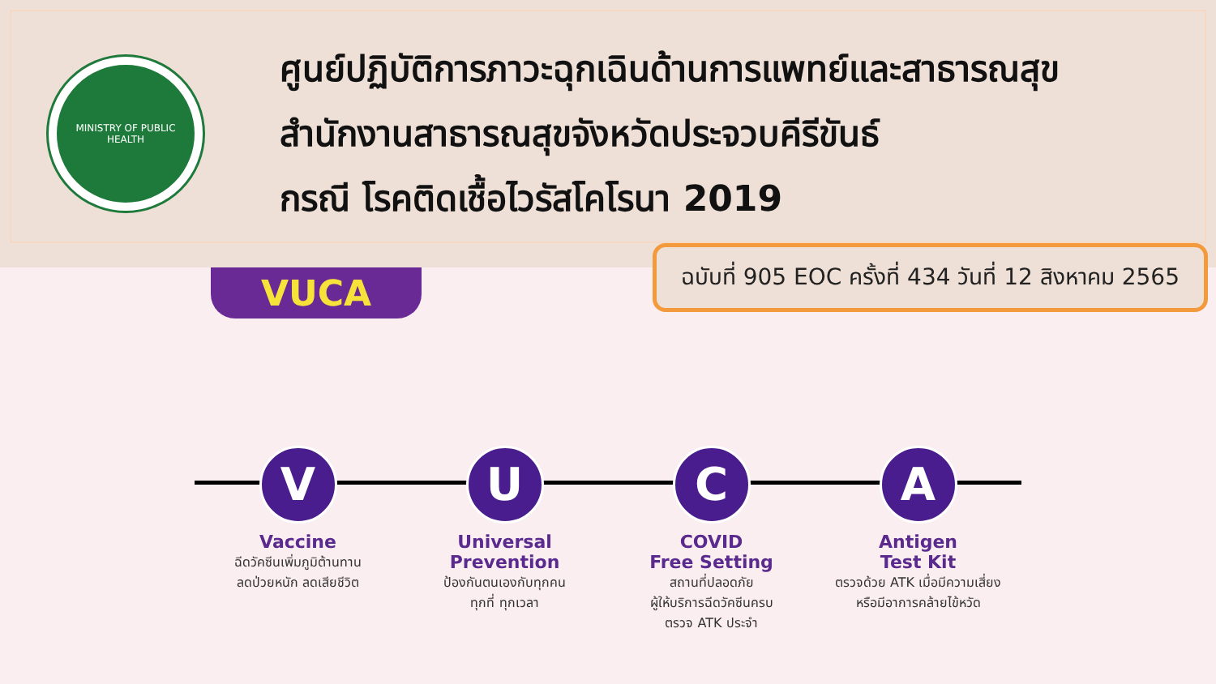MINISTRY OF PUBLIC HEALTH
ศูนย์ปฏิบัติการภาวะฉุกเฉินด้านการแพทย์และสาธารณสุข
สำนักงานสาธารณสุขจังหวัดประจวบคีรีขันธ์
กรณี โรคติดเชื้อไวรัสโคโรนา 2019
ฉบับที่ 905 EOC ครั้งที่ 434 วันที่ 12 สิงหาคม 2565
VUCA
V
Vaccine
ฉีดวัคซีนเพิ่มภูมิต้านทาน
ลดป่วยหนัก ลดเสียชีวิต
U
Universal
Prevention
ป้องกันตนเองกับทุกคน
ทุกที่ ทุกเวลา
C
COVID
Free Setting
สถานที่ปลอดภัย
ผู้ให้บริการฉีดวัคซีนครบ
ตรวจ ATK ประจำ
A
Antigen
Test Kit
ตรวจด้วย ATK เมื่อมีความเสี่ยง
หรือมีอาการคล้ายไข้หวัด